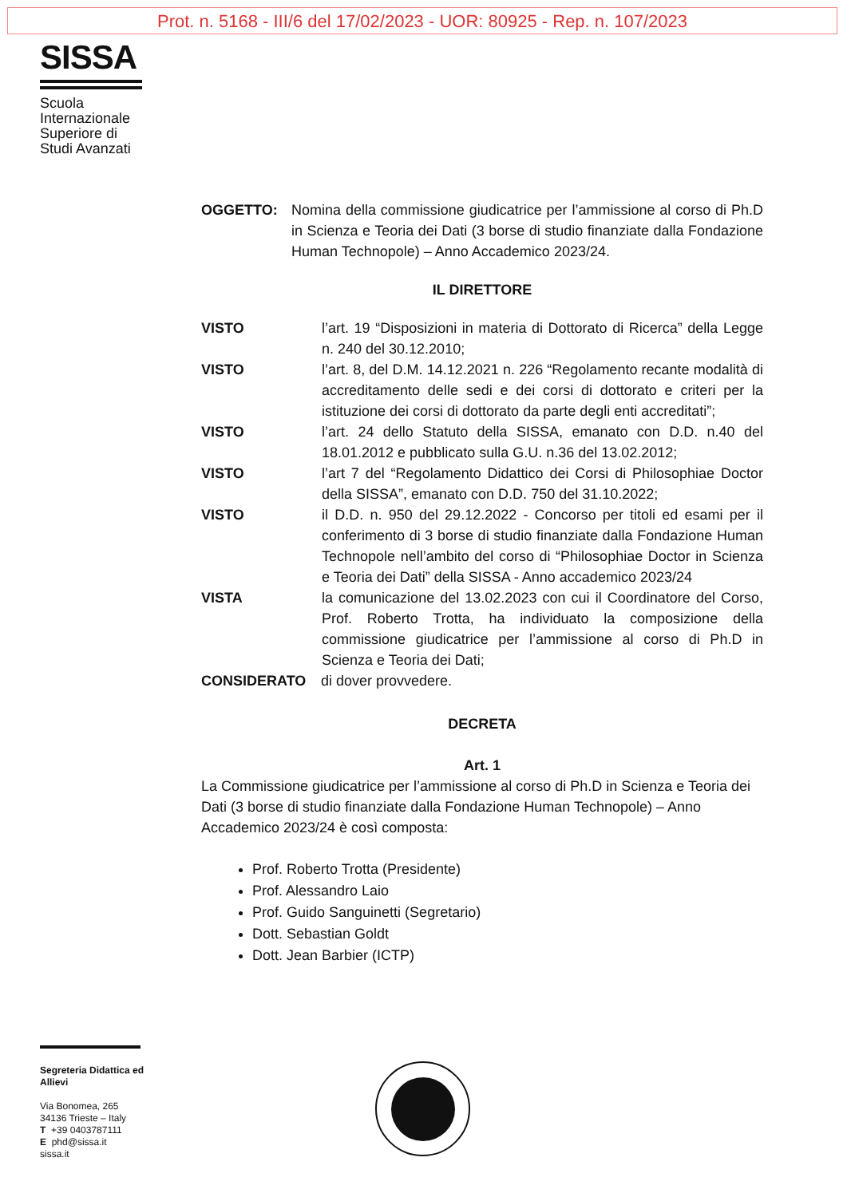Prot. n. 5168 - III/6 del 17/02/2023 - UOR: 80925 - Rep. n. 107/2023
SISSA
Scuola Internazionale Superiore di Studi Avanzati
OGGETTO: Nomina della commissione giudicatrice per l’ammissione al corso di Ph.D in Scienza e Teoria dei Dati (3 borse di studio finanziate dalla Fondazione Human Technopole) – Anno Accademico 2023/24.
IL DIRETTORE
VISTO l’art. 19 “Disposizioni in materia di Dottorato di Ricerca” della Legge n. 240 del 30.12.2010;
VISTO l’art. 8, del D.M. 14.12.2021 n. 226 “Regolamento recante modalità di accreditamento delle sedi e dei corsi di dottorato e criteri per la istituzione dei corsi di dottorato da parte degli enti accreditati”;
VISTO l’art. 24 dello Statuto della SISSA, emanato con D.D. n.40 del 18.01.2012 e pubblicato sulla G.U. n.36 del 13.02.2012;
VISTO l’art 7 del “Regolamento Didattico dei Corsi di Philosophiae Doctor della SISSA”, emanato con D.D. 750 del 31.10.2022;
VISTO il D.D. n. 950 del 29.12.2022 - Concorso per titoli ed esami per il conferimento di 3 borse di studio finanziate dalla Fondazione Human Technopole nell’ambito del corso di “Philosophiae Doctor in Scienza e Teoria dei Dati” della SISSA - Anno accademico 2023/24
VISTA la comunicazione del 13.02.2023 con cui il Coordinatore del Corso, Prof. Roberto Trotta, ha individuato la composizione della commissione giudicatrice per l’ammissione al corso di Ph.D in Scienza e Teoria dei Dati;
CONSIDERATO di dover provvedere.
DECRETA
Art. 1
La Commissione giudicatrice per l’ammissione al corso di Ph.D in Scienza e Teoria dei Dati (3 borse di studio finanziate dalla Fondazione Human Technopole) – Anno Accademico 2023/24 è così composta:
Prof. Roberto Trotta (Presidente)
Prof. Alessandro Laio
Prof. Guido Sanguinetti (Segretario)
Dott. Sebastian Goldt
Dott. Jean Barbier (ICTP)
Segreteria Didattica ed Allievi
Via Bonomea, 265
34136 Trieste – Italy
T +39 0403787111
E phd@sissa.it
sissa.it